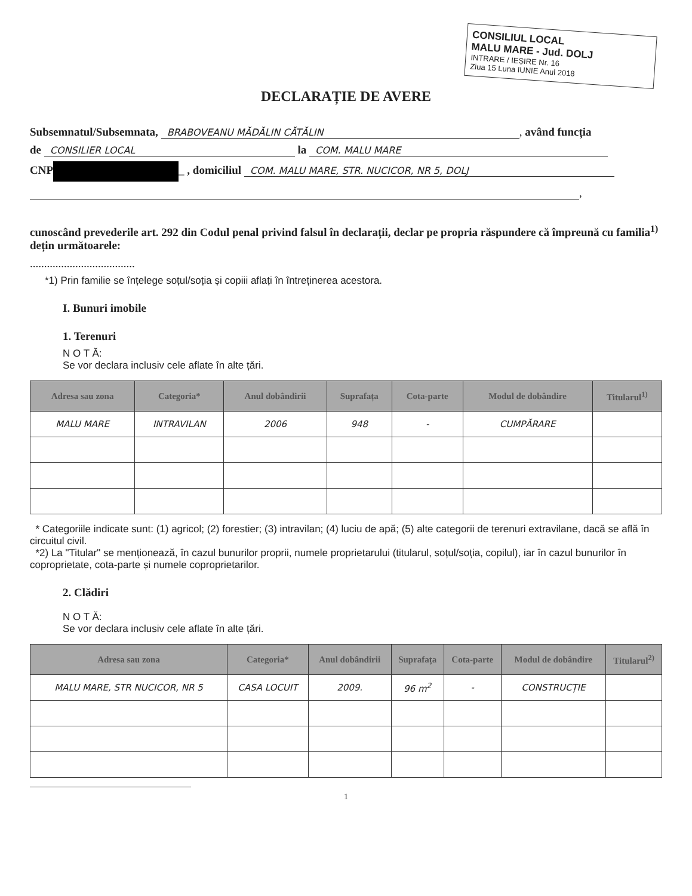CONSILIUL LOCAL
MALU MARE - Jud. DOLJ
INTRARE / IEȘIRE Nr. 16
Ziua 15 Luna IUNIE Anul 2018
DECLARAȚIE DE AVERE
Subsemnatul/Subsemnata, BRABOVEANU MĂDĂLIN CĂTĂLIN, având funcția
de CONSILIER LOCAL la COM. MALU MARE
CNP _ , domiciliul COM. MALU MARE, STR. NUCICOR, NR 5, DOLJ
,
cunoscând prevederile art. 292 din Codul penal privind falsul în declarații, declar pe propria răspundere că împreună cu familia<sup>1)</sup> dețin următoarele:
.....................................
*1) Prin familie se înțelege soțul/soția și copiii aflați în întreținerea acestora.
I. Bunuri imobile
1. Terenuri
N O T Ă:
Se vor declara inclusiv cele aflate în alte țări.
| Adresa sau zona | Categoria* | Anul dobândirii | Suprafața | Cota-parte | Modul de dobândire | Titularul<sup>1)</sup> |
| --- | --- | --- | --- | --- | --- | --- |
| MALU MARE | INTRAVILAN | 2006 | 948 | - | CUMPĂRARE | |
* Categoriile indicate sunt: (1) agricol; (2) forestier; (3) intravilan; (4) luciu de apă; (5) alte categorii de terenuri extravilane, dacă se află în circuitul civil.
*2) La "Titular" se menționează, în cazul bunurilor proprii, numele proprietarului (titularul, soțul/soția, copilul), iar în cazul bunurilor în coproprietate, cota-parte și numele coproprietarilor.
2. Clădiri
N O T Ă:
Se vor declara inclusiv cele aflate în alte țări.
| Adresa sau zona | Categoria* | Anul dobândirii | Suprafața | Cota-parte | Modul de dobândire | Titularul<sup>2)</sup> |
| --- | --- | --- | --- | --- | --- | --- |
| MALU MARE, STR NUCICOR, NR 5 | CASA LOCUIT | 2009. | 96 m<sup>2</sup> | - | CONSTRUCȚIE | |
1